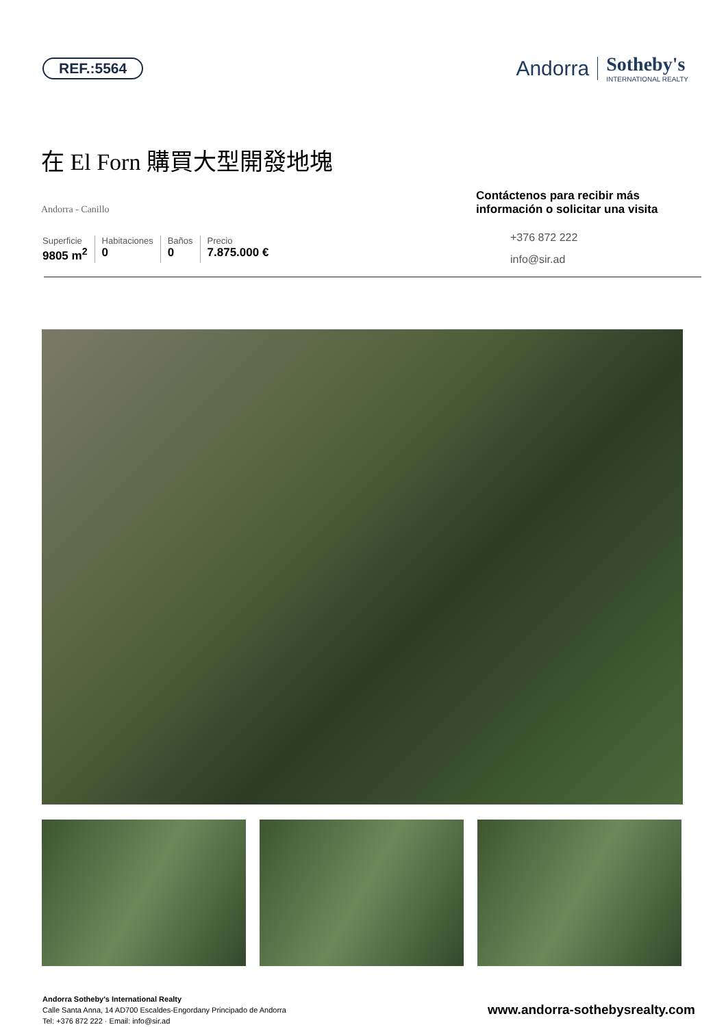REF.:5564
Andorra
Sotheby's
INTERNATIONAL REALTY
在 El Forn 購買大型開發地塊
Andorra - Canillo
Superficie
9805 m<sup>2</sup>
Habitaciones
0
Baños
0
Precio
7.875.000 €
Contáctenos para recibir más información o solicitar una visita
+376 872 222
info@sir.ad
Andorra Sotheby's International Realty
Calle Santa Anna, 14 AD700 Escaldes-Engordany Principado de Andorra
Tel: +376 872 222 · Email: info@sir.ad
www.andorra-sothebysrealty.com